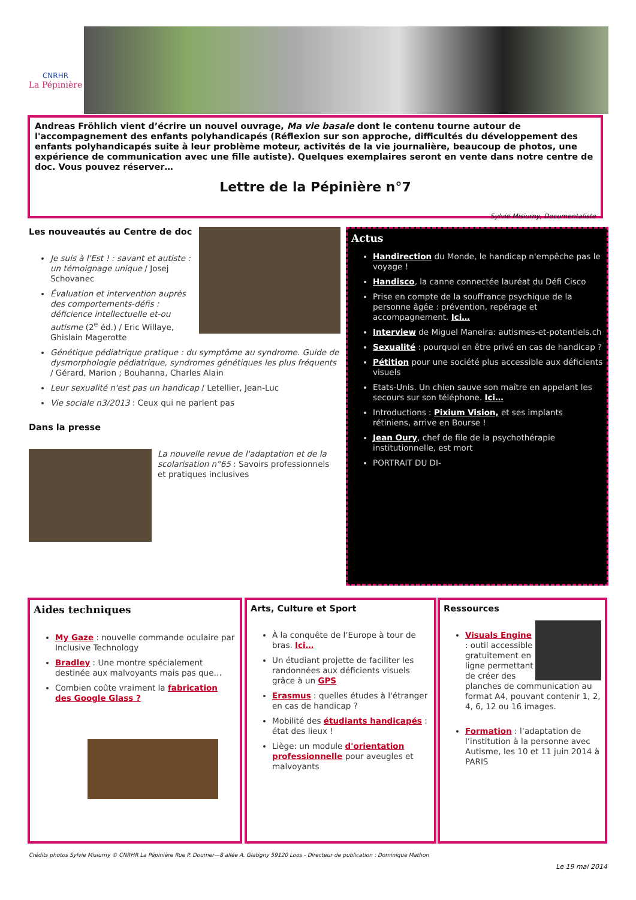CNRHR
La Pépinière
Andreas Fröhlich vient d’écrire un nouvel ouvrage, Ma vie basale dont le contenu tourne autour de l'accompagnement des enfants polyhandicapés (Réflexion sur son approche, difficultés du développement des enfants polyhandicapés suite à leur problème moteur, activités de la vie journalière, beaucoup de photos, une expérience de communication avec une fille autiste). Quelques exemplaires seront en vente dans notre centre de doc. Vous pouvez réserver…
Lettre de la Pépinière n°7
Sylvie Misiurny, Documentaliste
Les nouveautés au Centre de doc
Je suis à l'Est ! : savant et autiste : un témoignage unique / Josej Schovanec
Évaluation et intervention auprès des comportements-défis : déficience intellectuelle et-ou autisme (2<sup>e</sup> éd.) / Eric Willaye, Ghislain Magerotte
Génétique pédiatrique pratique : du symptôme au syndrome. Guide de dysmorphologie pédiatrique, syndromes génétiques les plus fréquents / Gérard, Marion ; Bouhanna, Charles Alain
Leur sexualité n'est pas un handicap / Letellier, Jean-Luc
Vie sociale n3/2013 : Ceux qui ne parlent pas
Dans la presse
La nouvelle revue de l'adaptation et de la scolarisation n°65 : Savoirs professionnels et pratiques inclusives
Actus
Handirection du Monde, le handicap n'empêche pas le voyage !
Handisco, la canne connectée lauréat du Défi Cisco
Prise en compte de la souffrance psychique de la personne âgée : prévention, repérage et accompagnement. Ici…
Interview de Miguel Maneira: autismes-et-potentiels.ch
Sexualité : pourquoi en être privé en cas de handicap ?
Pétition pour une société plus accessible aux déficients visuels
Etats-Unis. Un chien sauve son maître en appelant les secours sur son téléphone. Ici…
Introductions : Pixium Vision, et ses implants rétiniens, arrive en Bourse !
Jean Oury, chef de file de la psychothérapie institutionnelle, est mort
PORTRAIT DU DI-
Aides techniques
My Gaze : nouvelle commande oculaire par Inclusive Technology
Bradley : Une montre spécialement destinée aux malvoyants mais pas que…
Combien coûte vraiment la fabrication des Google Glass ?
Arts, Culture et Sport
À la conquête de l’Europe à tour de bras. Ici…
Un étudiant projette de faciliter les randonnées aux déficients visuels grâce à un GPS
Erasmus : quelles études à l'étranger en cas de handicap ?
Mobilité des étudiants handicapés : état des lieux !
Liège: un module d'orientation professionnelle pour aveugles et malvoyants
Ressources
Visuals Engine : outil accessible gratuitement en ligne permettant de créer des planches de communication au format A4, pouvant contenir 1, 2, 4, 6, 12 ou 16 images.
Formation : l’adaptation de l’institution à la personne avec Autisme, les 10 et 11 juin 2014 à PARIS
Crédits photos Sylvie Misiurny © CNRHR La Pépinière Rue P. Doumer—8 allée A. Glatigny 59120 Loos - Directeur de publication : Dominique Mathon
Le 19 mai 2014